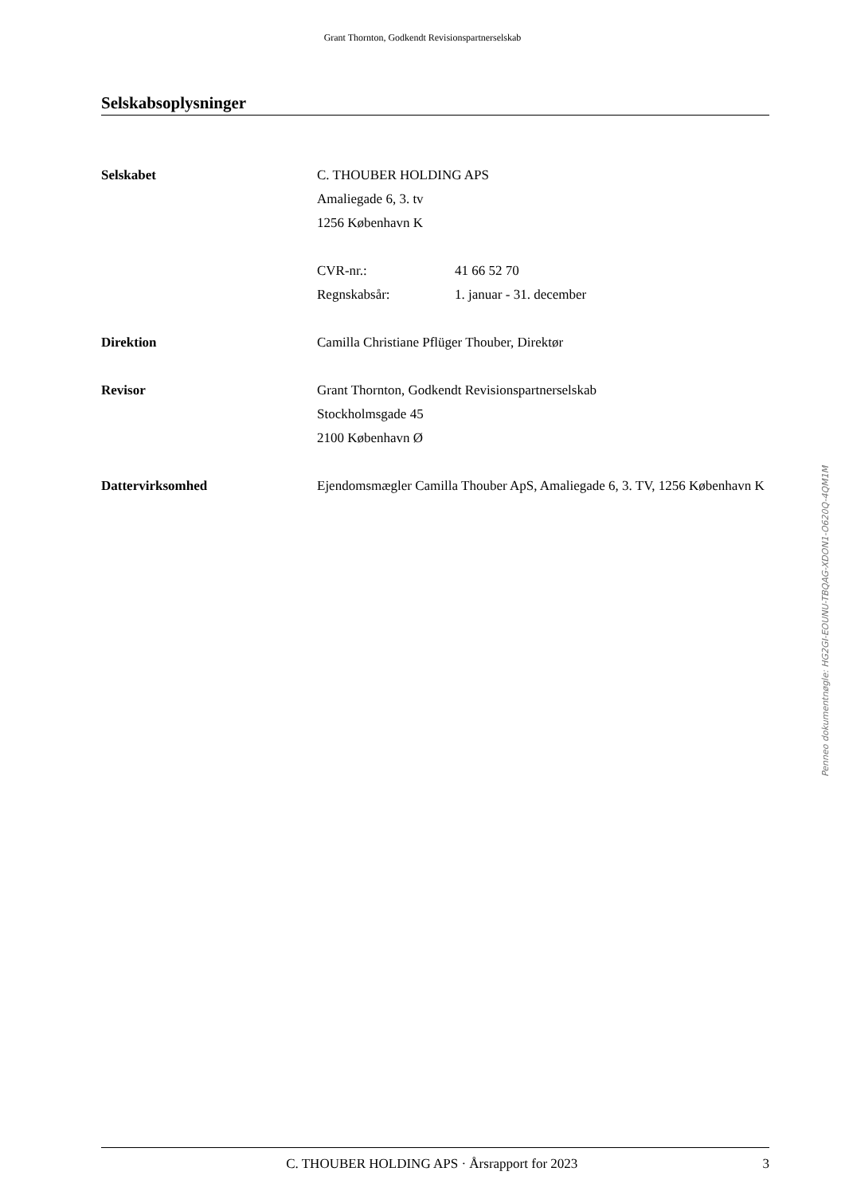Grant Thornton, Godkendt Revisionspartnerselskab
Selskabsoplysninger
Selskabet C. THOUBER HOLDING APS
Amaliegade 6, 3. tv
1256 København K
CVR-nr.: 41 66 52 70
Regnskabsår: 1. januar - 31. december
Direktion Camilla Christiane Pflüger Thouber, Direktør
Revisor Grant Thornton, Godkendt Revisionspartnerselskab
Stockholmsgade 45
2100 København Ø
Dattervirksomhed Ejendomsmægler Camilla Thouber ApS, Amaliegade 6, 3. TV, 1256 København K
Penneo dokumentnøgle: HG2GI-EOUNU-TBQAG-XDON1-O620Q-4QM1M
C. THOUBER HOLDING APS · Årsrapport for 2023 3